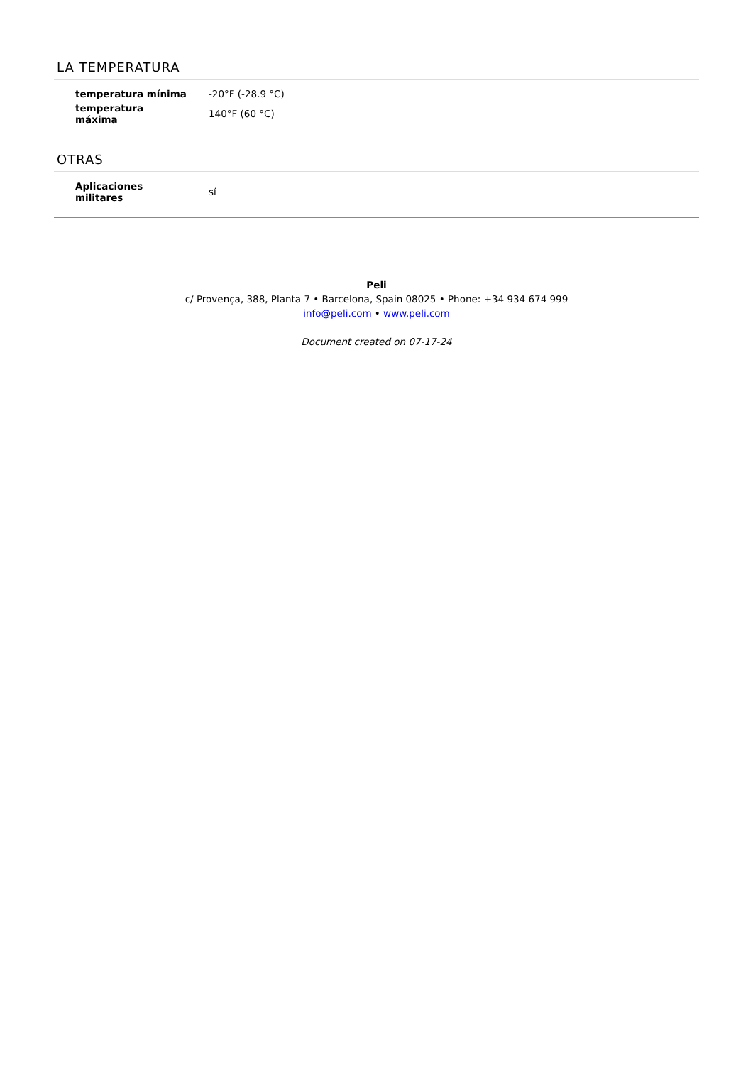LA TEMPERATURA
| temperatura mínima | -20°F (-28.9 °C) |
| temperatura máxima | 140°F (60 °C) |
OTRAS
| Aplicaciones militares | sí |
Peli
c/ Provença, 388, Planta 7 • Barcelona, Spain 08025 • Phone: +34 934 674 999
info@peli.com • www.peli.com
Document created on 07-17-24